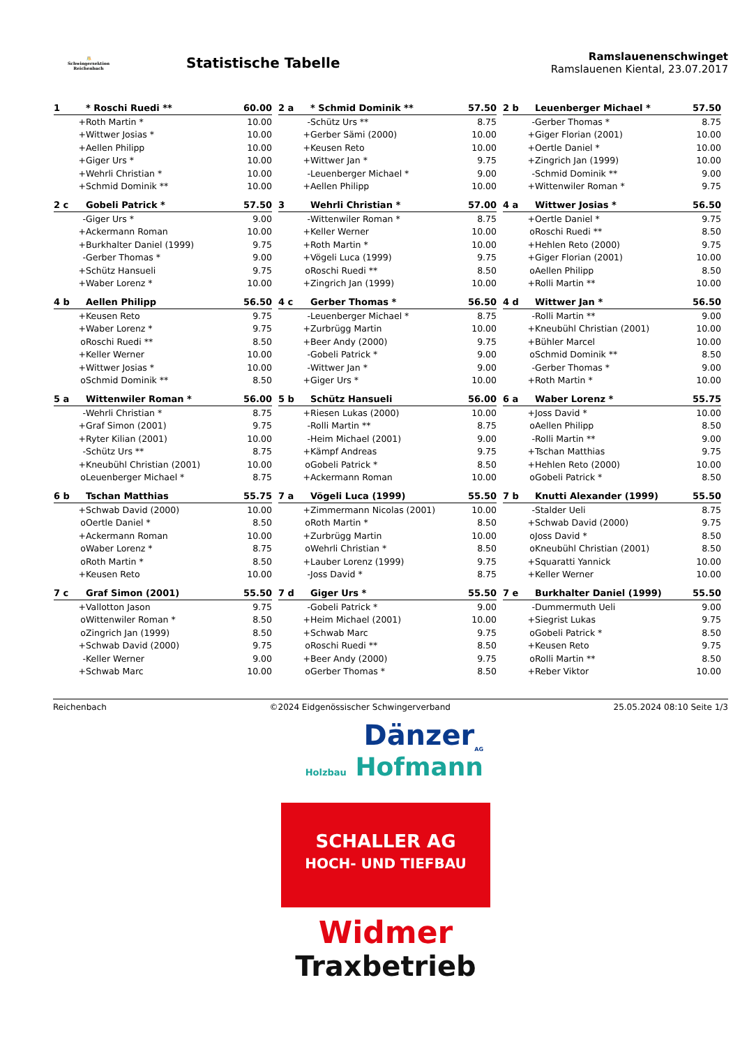🤼
Schwingersektion Reichenbach
Statistische Tabelle
Ramslauenenschwinget
Ramslauenen Kiental, 23.07.2017
| 1 | * Roschi Ruedi ** | 60.00 |
| --- | --- | --- |
| + | Roth Martin * | 10.00 |
| + | Wittwer Josias * | 10.00 |
| + | Aellen Philipp | 10.00 |
| + | Giger Urs * | 10.00 |
| + | Wehrli Christian * | 10.00 |
| + | Schmid Dominik ** | 10.00 |
| 2 a | * Schmid Dominik ** | 57.50 |
| --- | --- | --- |
| - | Schütz Urs ** | 8.75 |
| + | Gerber Sämi (2000) | 10.00 |
| + | Keusen Reto | 10.00 |
| + | Wittwer Jan * | 9.75 |
| - | Leuenberger Michael * | 9.00 |
| + | Aellen Philipp | 10.00 |
| 2 b | Leuenberger Michael * | 57.50 |
| --- | --- | --- |
| - | Gerber Thomas * | 8.75 |
| + | Giger Florian (2001) | 10.00 |
| + | Oertle Daniel * | 10.00 |
| + | Zingrich Jan (1999) | 10.00 |
| - | Schmid Dominik ** | 9.00 |
| + | Wittenwiler Roman * | 9.75 |
| 2 c | Gobeli Patrick * | 57.50 |
| --- | --- | --- |
| - | Giger Urs * | 9.00 |
| + | Ackermann Roman | 10.00 |
| + | Burkhalter Daniel (1999) | 9.75 |
| - | Gerber Thomas * | 9.00 |
| + | Schütz Hansueli | 9.75 |
| + | Waber Lorenz * | 10.00 |
| 3 | Wehrli Christian * | 57.00 |
| --- | --- | --- |
| - | Wittenwiler Roman * | 8.75 |
| + | Keller Werner | 10.00 |
| + | Roth Martin * | 10.00 |
| + | Vögeli Luca (1999) | 9.75 |
| o | Roschi Ruedi ** | 8.50 |
| + | Zingrich Jan (1999) | 10.00 |
| 4 a | Wittwer Josias * | 56.50 |
| --- | --- | --- |
| + | Oertle Daniel * | 9.75 |
| o | Roschi Ruedi ** | 8.50 |
| + | Hehlen Reto (2000) | 9.75 |
| + | Giger Florian (2001) | 10.00 |
| o | Aellen Philipp | 8.50 |
| + | Rolli Martin ** | 10.00 |
| 4 b | Aellen Philipp | 56.50 |
| --- | --- | --- |
| + | Keusen Reto | 9.75 |
| + | Waber Lorenz * | 9.75 |
| o | Roschi Ruedi ** | 8.50 |
| + | Keller Werner | 10.00 |
| + | Wittwer Josias * | 10.00 |
| o | Schmid Dominik ** | 8.50 |
| 4 c | Gerber Thomas * | 56.50 |
| --- | --- | --- |
| - | Leuenberger Michael * | 8.75 |
| + | Zurbrügg Martin | 10.00 |
| + | Beer Andy (2000) | 9.75 |
| - | Gobeli Patrick * | 9.00 |
| - | Wittwer Jan * | 9.00 |
| + | Giger Urs * | 10.00 |
| 4 d | Wittwer Jan * | 56.50 |
| --- | --- | --- |
| - | Rolli Martin ** | 9.00 |
| + | Kneubühl Christian (2001) | 10.00 |
| + | Bühler Marcel | 10.00 |
| o | Schmid Dominik ** | 8.50 |
| - | Gerber Thomas * | 9.00 |
| + | Roth Martin * | 10.00 |
| 5 a | Wittenwiler Roman * | 56.00 |
| --- | --- | --- |
| - | Wehrli Christian * | 8.75 |
| + | Graf Simon (2001) | 9.75 |
| + | Ryter Kilian (2001) | 10.00 |
| - | Schütz Urs ** | 8.75 |
| + | Kneubühl Christian (2001) | 10.00 |
| o | Leuenberger Michael * | 8.75 |
| 5 b | Schütz Hansueli | 56.00 |
| --- | --- | --- |
| + | Riesen Lukas (2000) | 10.00 |
| - | Rolli Martin ** | 8.75 |
| - | Heim Michael (2001) | 9.00 |
| + | Kämpf Andreas | 9.75 |
| o | Gobeli Patrick * | 8.50 |
| + | Ackermann Roman | 10.00 |
| 6 a | Waber Lorenz * | 55.75 |
| --- | --- | --- |
| + | Joss David * | 10.00 |
| o | Aellen Philipp | 8.50 |
| - | Rolli Martin ** | 9.00 |
| + | Tschan Matthias | 9.75 |
| + | Hehlen Reto (2000) | 10.00 |
| o | Gobeli Patrick * | 8.50 |
| 6 b | Tschan Matthias | 55.75 |
| --- | --- | --- |
| + | Schwab David (2000) | 10.00 |
| o | Oertle Daniel * | 8.50 |
| + | Ackermann Roman | 10.00 |
| o | Waber Lorenz * | 8.75 |
| o | Roth Martin * | 8.50 |
| + | Keusen Reto | 10.00 |
| 7 a | Vögeli Luca (1999) | 55.50 |
| --- | --- | --- |
| + | Zimmermann Nicolas (2001) | 10.00 |
| o | Roth Martin * | 8.50 |
| + | Zurbrügg Martin | 10.00 |
| o | Wehrli Christian * | 8.50 |
| + | Lauber Lorenz (1999) | 9.75 |
| - | Joss David * | 8.75 |
| 7 b | Knutti Alexander (1999) | 55.50 |
| --- | --- | --- |
| - | Stalder Ueli | 8.75 |
| + | Schwab David (2000) | 9.75 |
| o | Joss David * | 8.50 |
| o | Kneubühl Christian (2001) | 8.50 |
| + | Squaratti Yannick | 10.00 |
| + | Keller Werner | 10.00 |
| 7 c | Graf Simon (2001) | 55.50 |
| --- | --- | --- |
| + | Vallotton Jason | 9.75 |
| o | Wittenwiler Roman * | 8.50 |
| o | Zingrich Jan (1999) | 8.50 |
| + | Schwab David (2000) | 9.75 |
| - | Keller Werner | 9.00 |
| + | Schwab Marc | 10.00 |
| 7 d | Giger Urs * | 55.50 |
| --- | --- | --- |
| - | Gobeli Patrick * | 9.00 |
| + | Heim Michael (2001) | 10.00 |
| + | Schwab Marc | 9.75 |
| o | Roschi Ruedi ** | 8.50 |
| + | Beer Andy (2000) | 9.75 |
| o | Gerber Thomas * | 8.50 |
| 7 e | Burkhalter Daniel (1999) | 55.50 |
| --- | --- | --- |
| - | Dummermuth Ueli | 9.00 |
| + | Siegrist Lukas | 9.75 |
| o | Gobeli Patrick * | 8.50 |
| + | Keusen Reto | 9.75 |
| o | Rolli Martin ** | 8.50 |
| + | Reber Viktor | 10.00 |
Reichenbach ©2024 Eidgenössischer Schwingerverband 25.05.2024 08:10 Seite 1/3
Dänzer<sub>AG</sub>
Holzbau Hofmann
SCHALLER AG
HOCH- UND TIEFBAU
Widmer
Traxbetrieb